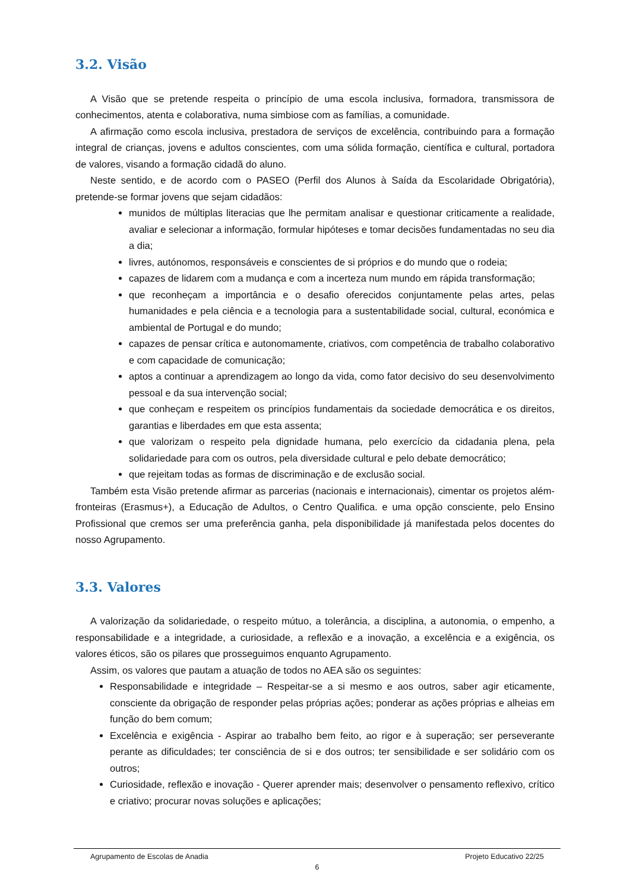3.2. Visão
A Visão que se pretende respeita o princípio de uma escola inclusiva, formadora, transmissora de conhecimentos, atenta e colaborativa, numa simbiose com as famílias, a comunidade.
A afirmação como escola inclusiva, prestadora de serviços de excelência, contribuindo para a formação integral de crianças, jovens e adultos conscientes, com uma sólida formação, científica e cultural, portadora de valores, visando a formação cidadã do aluno.
Neste sentido, e de acordo com o PASEO (Perfil dos Alunos à Saída da Escolaridade Obrigatória), pretende-se formar jovens que sejam cidadãos:
munidos de múltiplas literacias que lhe permitam analisar e questionar criticamente a realidade, avaliar e selecionar a informação, formular hipóteses e tomar decisões fundamentadas no seu dia a dia;
livres, autónomos, responsáveis e conscientes de si próprios e do mundo que o rodeia;
capazes de lidarem com a mudança e com a incerteza num mundo em rápida transformação;
que reconheçam a importância e o desafio oferecidos conjuntamente pelas artes, pelas humanidades e pela ciência e a tecnologia para a sustentabilidade social, cultural, económica e ambiental de Portugal e do mundo;
capazes de pensar crítica e autonomamente, criativos, com competência de trabalho colaborativo e com capacidade de comunicação;
aptos a continuar a aprendizagem ao longo da vida, como fator decisivo do seu desenvolvimento pessoal e da sua intervenção social;
que conheçam e respeitem os princípios fundamentais da sociedade democrática e os direitos, garantias e liberdades em que esta assenta;
que valorizam o respeito pela dignidade humana, pelo exercício da cidadania plena, pela solidariedade para com os outros, pela diversidade cultural e pelo debate democrático;
que rejeitam todas as formas de discriminação e de exclusão social.
Também esta Visão pretende afirmar as parcerias (nacionais e internacionais), cimentar os projetos além-fronteiras (Erasmus+), a Educação de Adultos, o Centro Qualifica. e uma opção consciente, pelo Ensino Profissional que cremos ser uma preferência ganha, pela disponibilidade já manifestada pelos docentes do nosso Agrupamento.
3.3. Valores
A valorização da solidariedade, o respeito mútuo, a tolerância, a disciplina, a autonomia, o empenho, a responsabilidade e a integridade, a curiosidade, a reflexão e a inovação, a excelência e a exigência, os valores éticos, são os pilares que prosseguimos enquanto Agrupamento.
Assim, os valores que pautam a atuação de todos no AEA são os seguintes:
Responsabilidade e integridade – Respeitar-se a si mesmo e aos outros, saber agir eticamente, consciente da obrigação de responder pelas próprias ações; ponderar as ações próprias e alheias em função do bem comum;
Excelência e exigência - Aspirar ao trabalho bem feito, ao rigor e à superação; ser perseverante perante as dificuldades; ter consciência de si e dos outros; ter sensibilidade e ser solidário com os outros;
Curiosidade, reflexão e inovação - Querer aprender mais; desenvolver o pensamento reflexivo, crítico e criativo; procurar novas soluções e aplicações;
Agrupamento de Escolas de Anadia Projeto Educativo 22/25
6